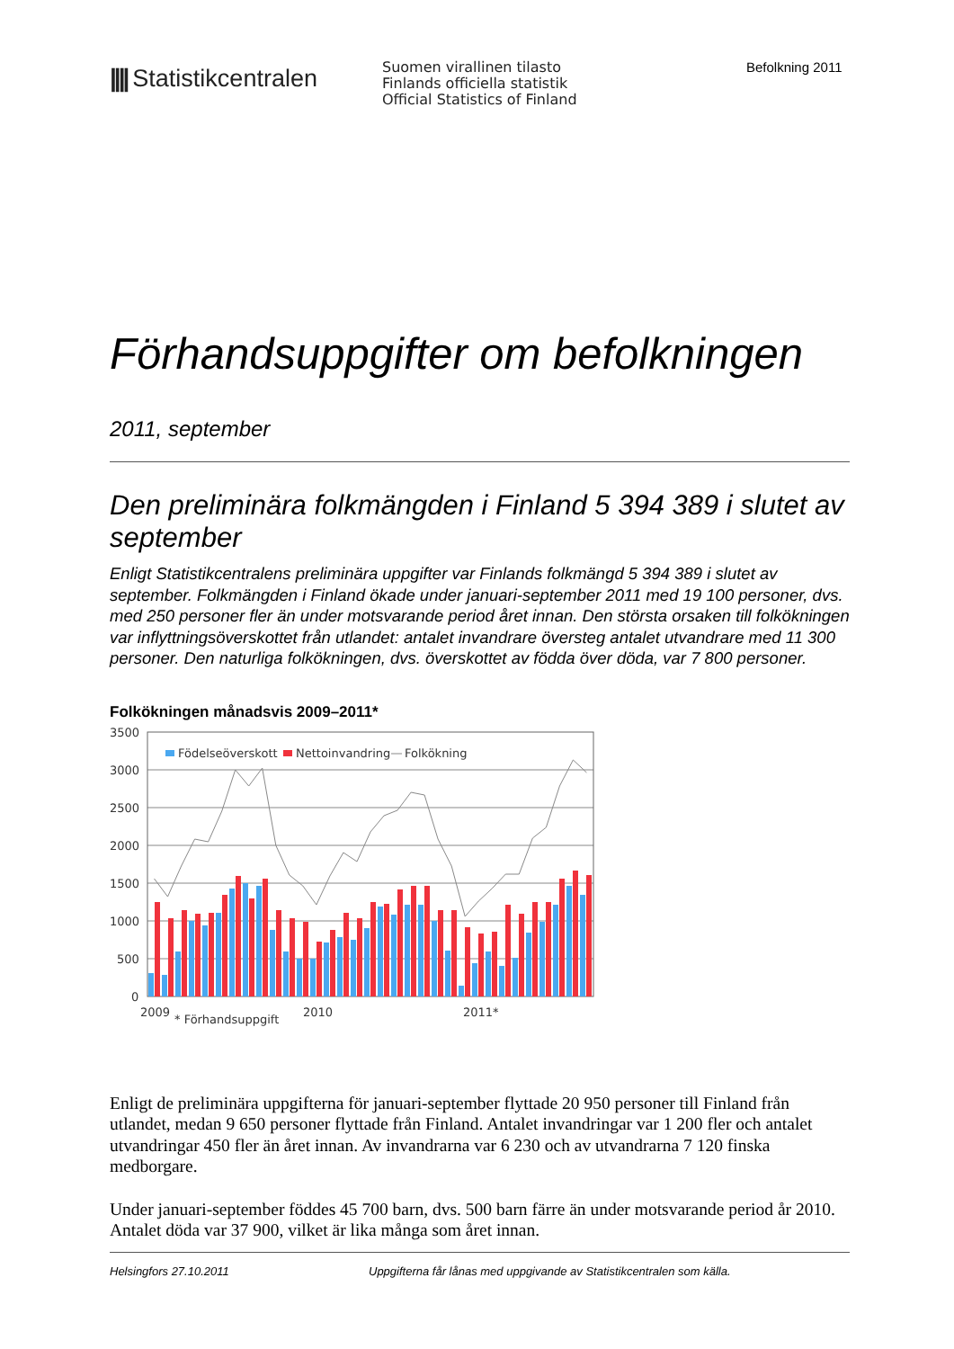|||| Statistikcentralen
Suomen virallinen tilasto
Finlands officiella statistik
Official Statistics of Finland
Befolkning 2011
Förhandsuppgifter om befolkningen
2011, september
Den preliminära folkmängden i Finland 5 394 389 i slutet av september
Enligt Statistikcentralens preliminära uppgifter var Finlands folkmängd 5 394 389 i slutet av september. Folkmängden i Finland ökade under januari-september 2011 med 19 100 personer, dvs. med 250 personer fler än under motsvarande period året innan. Den största orsaken till folkökningen var inflyttningsöverskottet från utlandet: antalet invandrare översteg antalet utvandrare med 11 300 personer. Den naturliga folkökningen, dvs. överskottet av födda över döda, var 7 800 personer.
Folkökningen månadsvis 2009–2011*
3500
3000
2500
2000
1500
1000
500
0
Födelseöverskott
Nettoinvandring
Folkökning
2009
2010
2011*
* Förhandsuppgift
Enligt de preliminära uppgifterna för januari-september flyttade 20 950 personer till Finland från utlandet, medan 9 650 personer flyttade från Finland. Antalet invandringar var 1 200 fler och antalet utvandringar 450 fler än året innan. Av invandrarna var 6 230 och av utvandrarna 7 120 finska medborgare.
Under januari-september föddes 45 700 barn, dvs. 500 barn färre än under motsvarande period år 2010. Antalet döda var 37 900, vilket är lika många som året innan.
Helsingfors 27.10.2011 Uppgifterna får lånas med uppgivande av Statistikcentralen som källa.